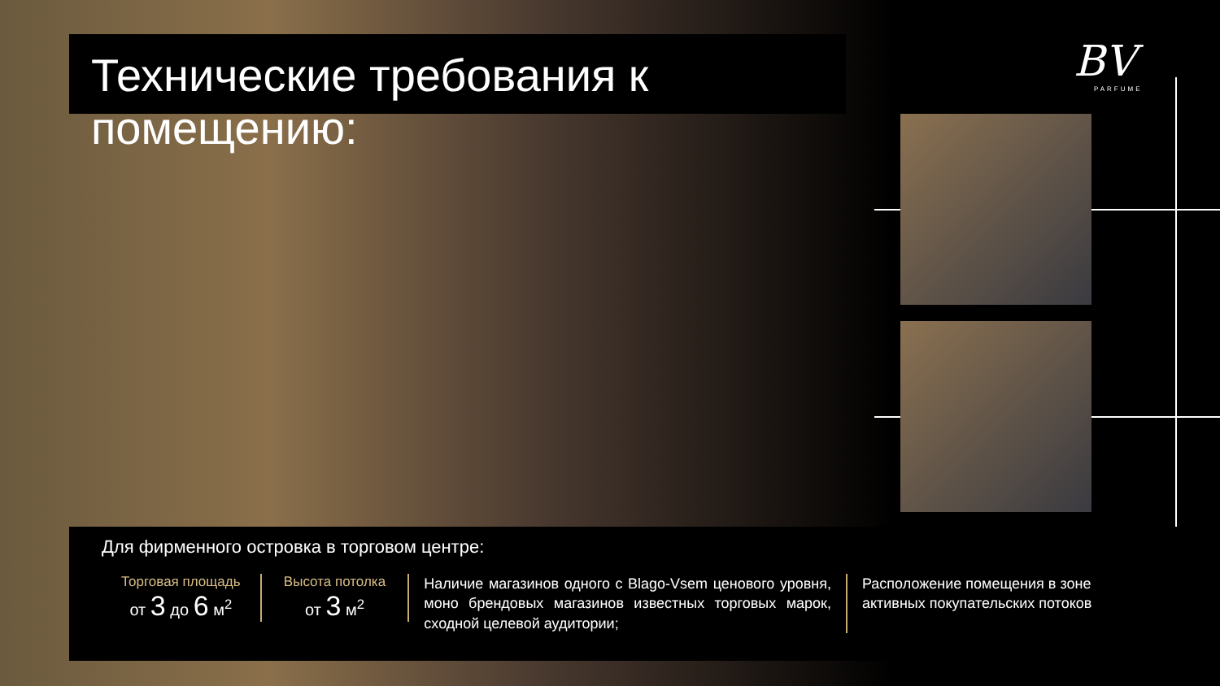Технические требования к помещению:
BV
PARFUME
Для фирменного островка в торговом центре:
Торговая площадь
от 3 до 6 м<sup>2</sup>
Высота потолка
от 3 м<sup>2</sup>
Наличие магазинов одного с Blago-Vsem ценового уровня, моно брендовых магазинов известных торговых марок, сходной целевой аудитории;
Расположение помещения в зоне активных покупательских потоков